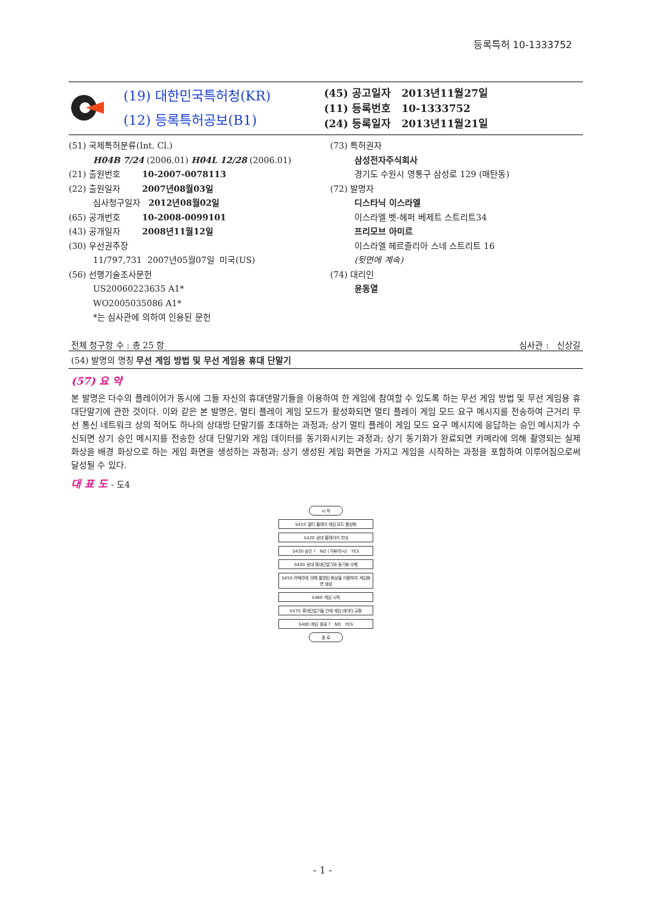등록특허 10-1333752
(19) 대한민국특허청(KR)
(12) 등록특허공보(B1)
(45) 공고일자 2013년11월27일
(11) 등록번호 10-1333752
(24) 등록일자 2013년11월21일
(51) 국제특허분류(Int. Cl.)
H04B 7/24 (2006.01) H04L 12/28 (2006.01)
(21) 출원번호 10-2007-0078113
(22) 출원일자 2007년08월03일
심사청구일자 2012년08월02일
(65) 공개번호 10-2008-0099101
(43) 공개일자 2008년11월12일
(30) 우선권주장
11/797,731 2007년05월07일 미국(US)
(56) 선행기술조사문헌
US20060223635 A1*
WO2005035086 A1*
*는 심사관에 의하여 인용된 문헌
(73) 특허권자
삼성전자주식회사
경기도 수원시 영통구 삼성로 129 (매탄동)
(72) 발명자
디스타닉 이스라엘
이스라엘 벳-헤퍼 베제트 스트리트34
프리모브 아미르
이스라엘 헤르즐리아 스네 스트리트 16
(뒷면에 계속)
(74) 대리인
윤동열
전체 청구항 수 : 총 25 항 심사관 : 신상길
(54) 발명의 명칭 무선 게임 방법 및 무선 게임용 휴대 단말기
(57) 요 약
본 발명은 다수의 플레이어가 동시에 그들 자신의 휴대댄말기들을 이용하여 한 게임에 참여할 수 있도록 하는 무선 게임 방법 및 무선 게임용 휴대단말기에 관한 것이다. 이와 같은 본 발명은, 멀티 플레이 게임 모드가 활성화되면 멀티 플레이 게임 모드 요구 메시지를 전송하여 근거리 무선 통신 네트워크 상의 적어도 하나의 상대방 단말기를 초대하는 과정과; 상기 멀티 플레이 게임 모드 요구 메시지에 응답하는 승인 메시지가 수신되면 상기 승인 메시지를 전송한 상대 단말기와 게임 데이터를 동기화시키는 과정과; 상기 동기화가 완료되면 카메라에 의해 촬영되는 실제 화상을 배경 화상으로 하는 게임 화면을 생성하는 과정과; 상기 생성된 게임 화면을 가지고 게임을 시작하는 과정을 포함하여 이루어짐으로써 달성될 수 있다.
대 표 도 - 도4
시 작
S410 멀티 플레이 게임 모드 활성화
S420 상대 플레이어 초대
S430 승인 ? NO (거부/무시) YES
S440 상대 휴대단말기와 동기화 수행
S450 카메라에 의해 촬영된 화상을 이용하여 게임화면 생성
S460 게임 시작
S470 휴대단말기들 간에 게임 데이터 교환
S480 게임 종료 ? NO YES
종 료
- 1 -